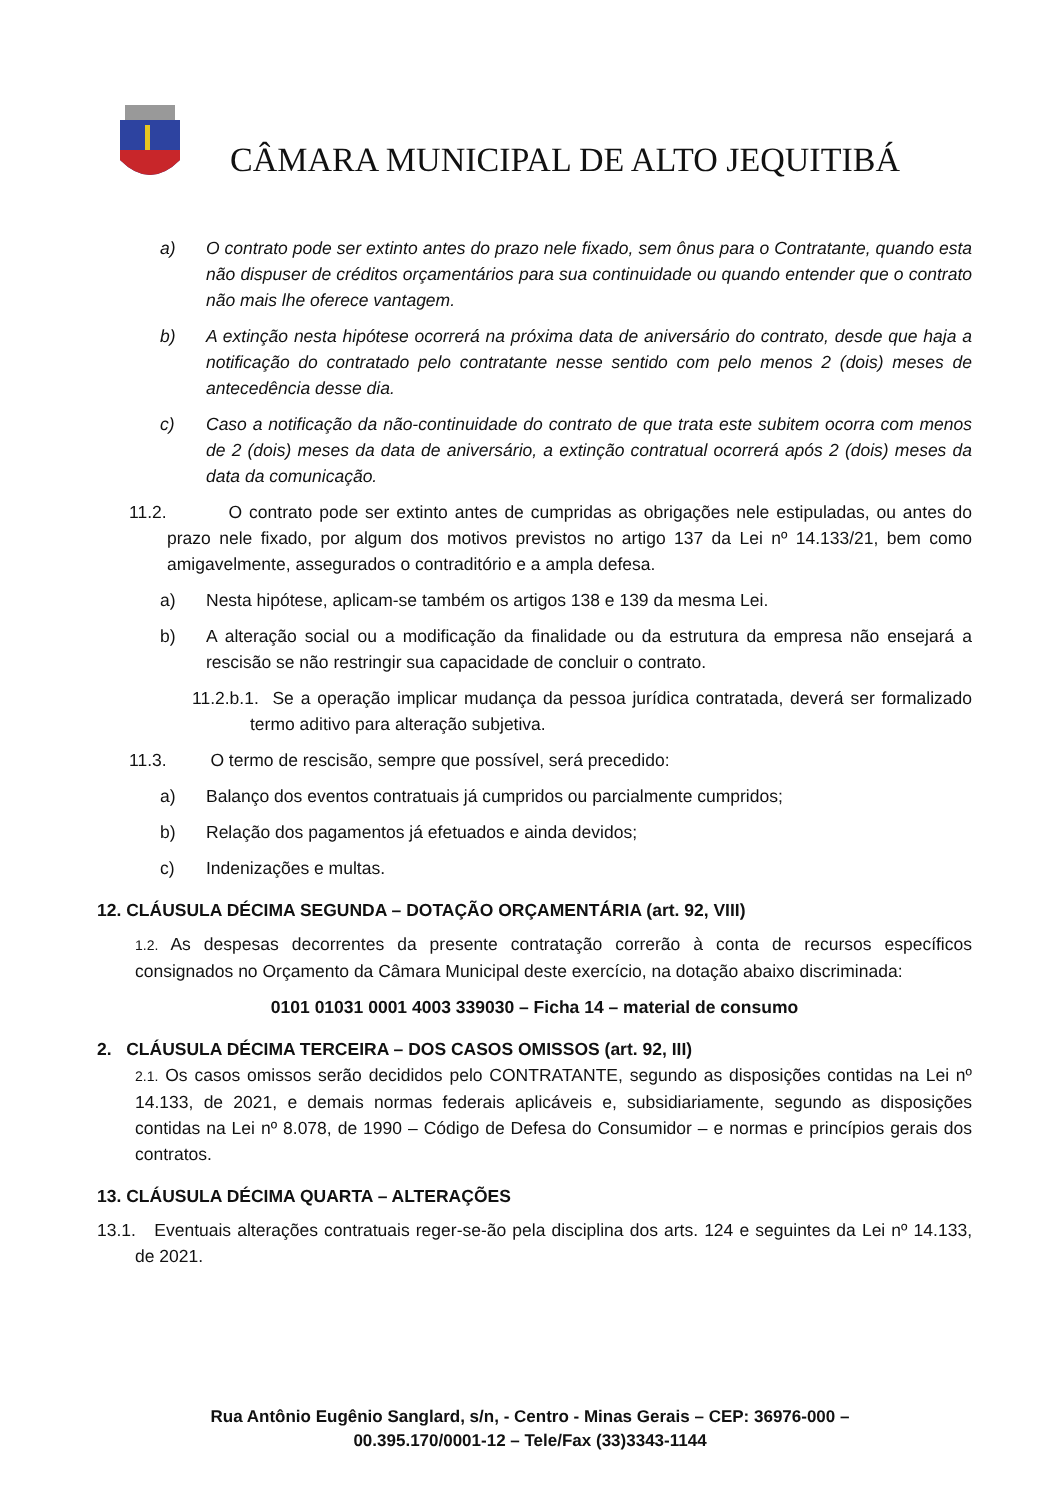CÂMARA MUNICIPAL DE ALTO JEQUITIBÁ
a) O contrato pode ser extinto antes do prazo nele fixado, sem ônus para o Contratante, quando esta não dispuser de créditos orçamentários para sua continuidade ou quando entender que o contrato não mais lhe oferece vantagem.
b) A extinção nesta hipótese ocorrerá na próxima data de aniversário do contrato, desde que haja a notificação do contratado pelo contratante nesse sentido com pelo menos 2 (dois) meses de antecedência desse dia.
c) Caso a notificação da não-continuidade do contrato de que trata este subitem ocorra com menos de 2 (dois) meses da data de aniversário, a extinção contratual ocorrerá após 2 (dois) meses da data da comunicação.
11.2. O contrato pode ser extinto antes de cumpridas as obrigações nele estipuladas, ou antes do prazo nele fixado, por algum dos motivos previstos no artigo 137 da Lei nº 14.133/21, bem como amigavelmente, assegurados o contraditório e a ampla defesa.
a) Nesta hipótese, aplicam-se também os artigos 138 e 139 da mesma Lei.
b) A alteração social ou a modificação da finalidade ou da estrutura da empresa não ensejará a rescisão se não restringir sua capacidade de concluir o contrato.
11.2.b.1. Se a operação implicar mudança da pessoa jurídica contratada, deverá ser formalizado termo aditivo para alteração subjetiva.
11.3. O termo de rescisão, sempre que possível, será precedido:
a) Balanço dos eventos contratuais já cumpridos ou parcialmente cumpridos;
b) Relação dos pagamentos já efetuados e ainda devidos;
c) Indenizações e multas.
12. CLÁUSULA DÉCIMA SEGUNDA – DOTAÇÃO ORÇAMENTÁRIA (art. 92, VIII)
1.2. As despesas decorrentes da presente contratação correrão à conta de recursos específicos consignados no Orçamento da Câmara Municipal deste exercício, na dotação abaixo discriminada:
0101 01031 0001 4003 339030 – Ficha 14 – material de consumo
2. CLÁUSULA DÉCIMA TERCEIRA – DOS CASOS OMISSOS (art. 92, III)
2.1. Os casos omissos serão decididos pelo CONTRATANTE, segundo as disposições contidas na Lei nº 14.133, de 2021, e demais normas federais aplicáveis e, subsidiariamente, segundo as disposições contidas na Lei nº 8.078, de 1990 – Código de Defesa do Consumidor – e normas e princípios gerais dos contratos.
13. CLÁUSULA DÉCIMA QUARTA – ALTERAÇÕES
13.1. Eventuais alterações contratuais reger-se-ão pela disciplina dos arts. 124 e seguintes da Lei nº 14.133, de 2021.
Rua Antônio Eugênio Sanglard, s/n, - Centro - Minas Gerais – CEP: 36976-000 – 00.395.170/0001-12 – Tele/Fax (33)3343-1144